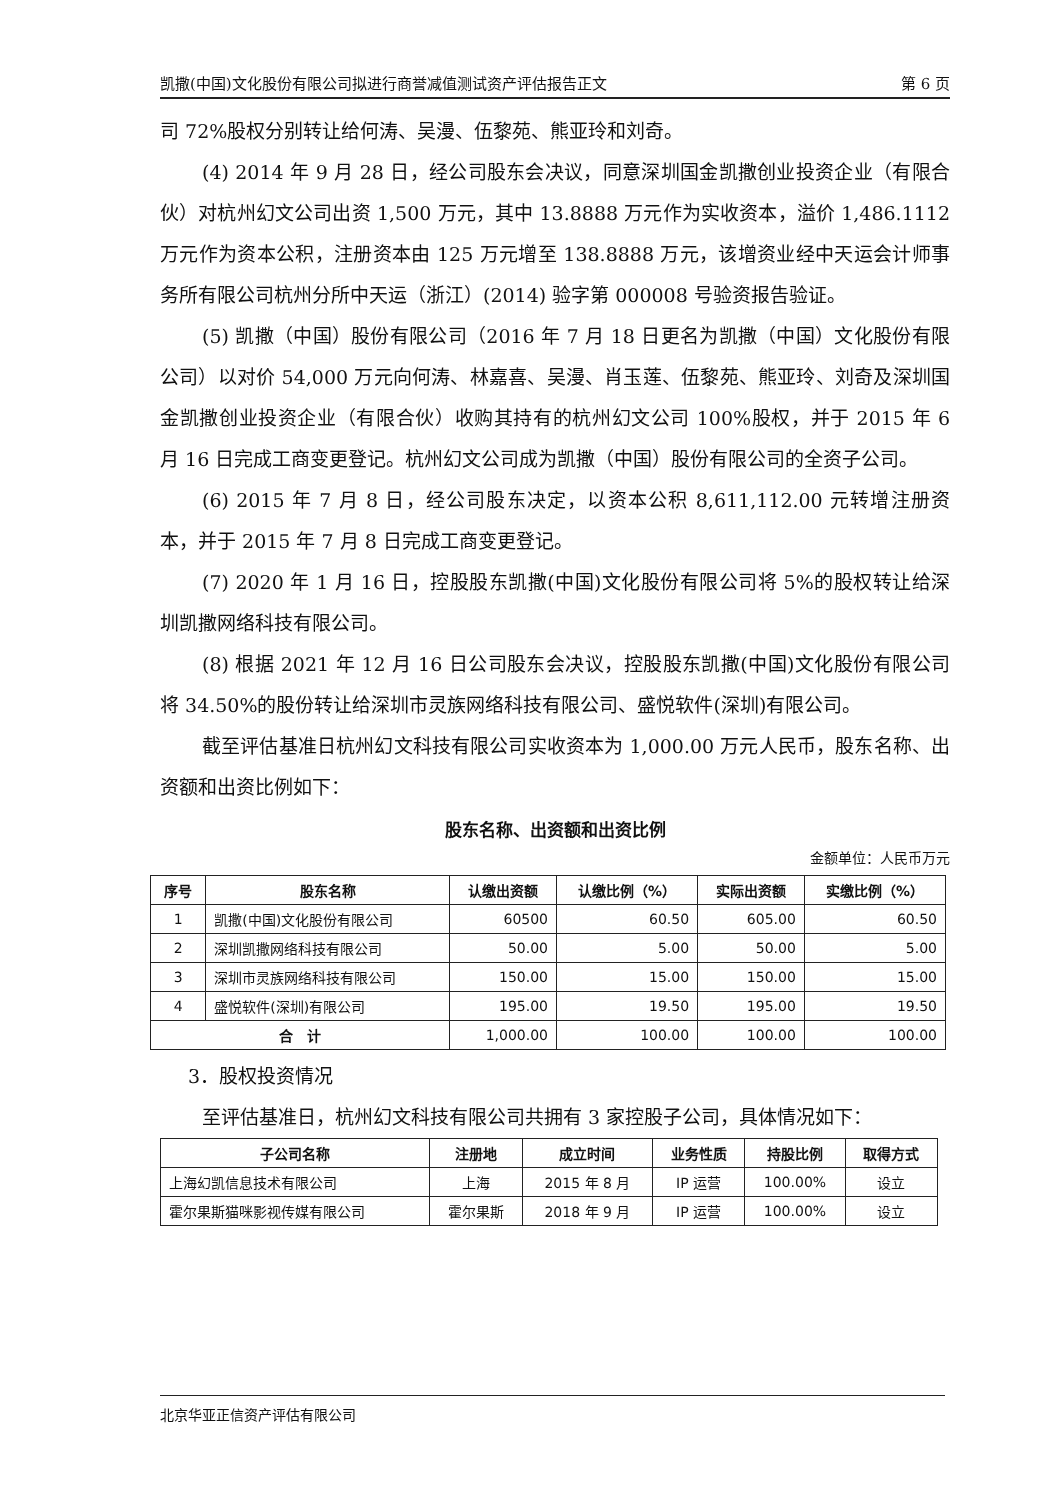凯撒(中国)文化股份有限公司拟进行商誉减值测试资产评估报告正文 第 6 页
司 72%股权分别转让给何涛、吴漫、伍黎苑、熊亚玲和刘奇。
(4) 2014 年 9 月 28 日，经公司股东会决议，同意深圳国金凯撒创业投资企业（有限合伙）对杭州幻文公司出资 1,500 万元，其中 13.8888 万元作为实收资本，溢价 1,486.1112 万元作为资本公积，注册资本由 125 万元增至 138.8888 万元，该增资业经中天运会计师事务所有限公司杭州分所中天运（浙江）(2014) 验字第 000008 号验资报告验证。
(5) 凯撒（中国）股份有限公司（2016 年 7 月 18 日更名为凯撒（中国）文化股份有限公司）以对价 54,000 万元向何涛、林嘉喜、吴漫、肖玉莲、伍黎苑、熊亚玲、刘奇及深圳国金凯撒创业投资企业（有限合伙）收购其持有的杭州幻文公司 100%股权，并于 2015 年 6 月 16 日完成工商变更登记。杭州幻文公司成为凯撒（中国）股份有限公司的全资子公司。
(6) 2015 年 7 月 8 日，经公司股东决定，以资本公积 8,611,112.00 元转增注册资本，并于 2015 年 7 月 8 日完成工商变更登记。
(7) 2020 年 1 月 16 日，控股股东凯撒(中国)文化股份有限公司将 5%的股权转让给深圳凯撒网络科技有限公司。
(8) 根据 2021 年 12 月 16 日公司股东会决议，控股股东凯撒(中国)文化股份有限公司将 34.50%的股份转让给深圳市灵族网络科技有限公司、盛悦软件(深圳)有限公司。
截至评估基准日杭州幻文科技有限公司实收资本为 1,000.00 万元人民币，股东名称、出资额和出资比例如下：
股东名称、出资额和出资比例
金额单位：人民币万元
| 序号 | 股东名称 | 认缴出资额 | 认缴比例（%） | 实际出资额 | 实缴比例（%） |
| --- | --- | --- | --- | --- | --- |
| 1 | 凯撒(中国)文化股份有限公司 | 60500 | 60.50 | 605.00 | 60.50 |
| 2 | 深圳凯撒网络科技有限公司 | 50.00 | 5.00 | 50.00 | 5.00 |
| 3 | 深圳市灵族网络科技有限公司 | 150.00 | 15.00 | 150.00 | 15.00 |
| 4 | 盛悦软件(深圳)有限公司 | 195.00 | 19.50 | 195.00 | 19.50 |
| 合 计 | | 1,000.00 | 100.00 | 100.00 | 100.00 |
3．股权投资情况
至评估基准日，杭州幻文科技有限公司共拥有 3 家控股子公司，具体情况如下：
| 子公司名称 | 注册地 | 成立时间 | 业务性质 | 持股比例 | 取得方式 |
| --- | --- | --- | --- | --- | --- |
| 上海幻凯信息技术有限公司 | 上海 | 2015 年 8 月 | IP 运营 | 100.00% | 设立 |
| 霍尔果斯猫咪影视传媒有限公司 | 霍尔果斯 | 2018 年 9 月 | IP 运营 | 100.00% | 设立 |
北京华亚正信资产评估有限公司